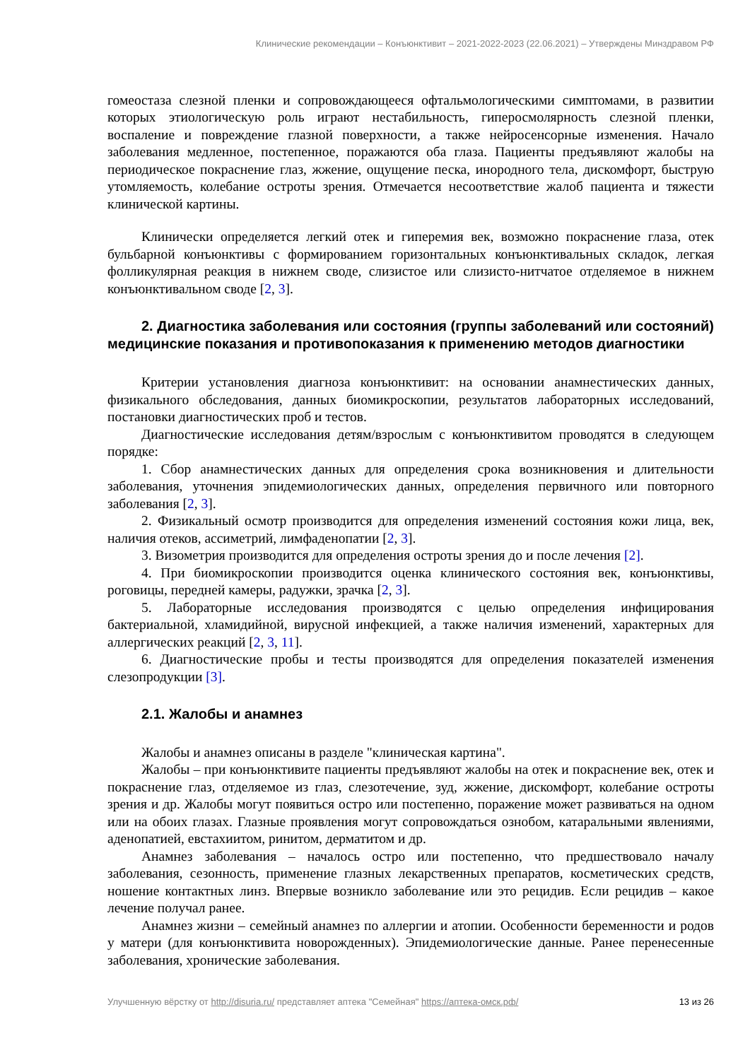Клинические рекомендации – Конъюнктивит – 2021-2022-2023 (22.06.2021) – Утверждены Минздравом РФ
гомеостаза слезной пленки и сопровождающееся офтальмологическими симптомами, в развитии которых этиологическую роль играют нестабильность, гиперосмолярность слезной пленки, воспаление и повреждение глазной поверхности, а также нейросенсорные изменения. Начало заболевания медленное, постепенное, поражаются оба глаза. Пациенты предъявляют жалобы на периодическое покраснение глаз, жжение, ощущение песка, инородного тела, дискомфорт, быструю утомляемость, колебание остроты зрения. Отмечается несоответствие жалоб пациента и тяжести клинической картины.
Клинически определяется легкий отек и гиперемия век, возможно покраснение глаза, отек бульбарной конъюнктивы с формированием горизонтальных конъюнктивальных складок, легкая фолликулярная реакция в нижнем своде, слизистое или слизисто-нитчатое отделяемое в нижнем конъюнктивальном своде [2, 3].
2. Диагностика заболевания или состояния (группы заболеваний или состояний) медицинские показания и противопоказания к применению методов диагностики
Критерии установления диагноза конъюнктивит: на основании анамнестических данных, физикального обследования, данных биомикроскопии, результатов лабораторных исследований, постановки диагностических проб и тестов.
Диагностические исследования детям/взрослым с конъюнктивитом проводятся в следующем порядке:
1. Сбор анамнестических данных для определения срока возникновения и длительности заболевания, уточнения эпидемиологических данных, определения первичного или повторного заболевания [2, 3].
2. Физикальный осмотр производится для определения изменений состояния кожи лица, век, наличия отеков, ассиметрий, лимфаденопатии [2, 3].
3. Визометрия производится для определения остроты зрения до и после лечения [2].
4. При биомикроскопии производится оценка клинического состояния век, конъюнктивы, роговицы, передней камеры, радужки, зрачка [2, 3].
5. Лабораторные исследования производятся с целью определения инфицирования бактериальной, хламидийной, вирусной инфекцией, а также наличия изменений, характерных для аллергических реакций [2, 3, 11].
6. Диагностические пробы и тесты производятся для определения показателей изменения слезопродукции [3].
2.1. Жалобы и анамнез
Жалобы и анамнез описаны в разделе "клиническая картина".
Жалобы – при конъюнктивите пациенты предъявляют жалобы на отек и покраснение век, отек и покраснение глаз, отделяемое из глаз, слезотечение, зуд, жжение, дискомфорт, колебание остроты зрения и др. Жалобы могут появиться остро или постепенно, поражение может развиваться на одном или на обоих глазах. Глазные проявления могут сопровождаться ознобом, катаральными явлениями, аденопатией, евстахиитом, ринитом, дерматитом и др.
Анамнез заболевания – началось остро или постепенно, что предшествовало началу заболевания, сезонность, применение глазных лекарственных препаратов, косметических средств, ношение контактных линз. Впервые возникло заболевание или это рецидив. Если рецидив – какое лечение получал ранее.
Анамнез жизни – семейный анамнез по аллергии и атопии. Особенности беременности и родов у матери (для конъюнктивита новорожденных). Эпидемиологические данные. Ранее перенесенные заболевания, хронические заболевания.
Улучшенную вёрстку от http://disuria.ru/ представляет аптека "Семейная" https://аптека-омск.рф/ 13 из 26